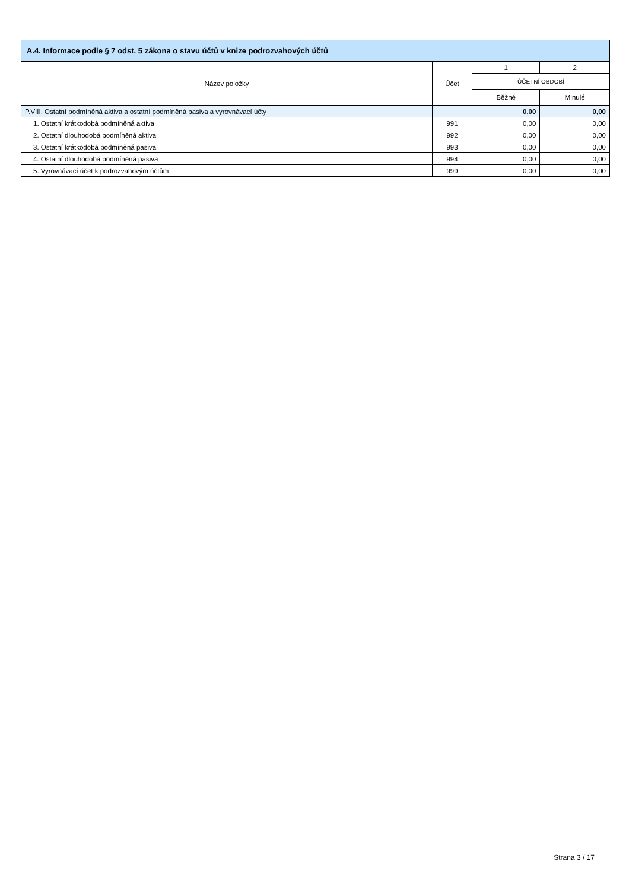A.4. Informace podle § 7 odst. 5 zákona o stavu účtů v knize podrozvahových účtů
| Název položky | Účet | 1 | 2 |
| --- | --- | --- | --- |
| | | ÚČETNÍ OBDOBÍ | |
| | | Běžné | Minulé |
| P.VIII. Ostatní podmíněná aktiva a ostatní podmíněná pasiva a vyrovnávací účty | | 0,00 | 0,00 |
| 1. Ostatní krátkodobá podmíněná aktiva | 991 | 0,00 | 0,00 |
| 2. Ostatní dlouhodobá podmíněná aktiva | 992 | 0,00 | 0,00 |
| 3. Ostatní krátkodobá podmíněná pasiva | 993 | 0,00 | 0,00 |
| 4. Ostatní dlouhodobá podmíněná pasiva | 994 | 0,00 | 0,00 |
| 5. Vyrovnávací účet k podrozvahovým účtům | 999 | 0,00 | 0,00 |
Strana 3 / 17